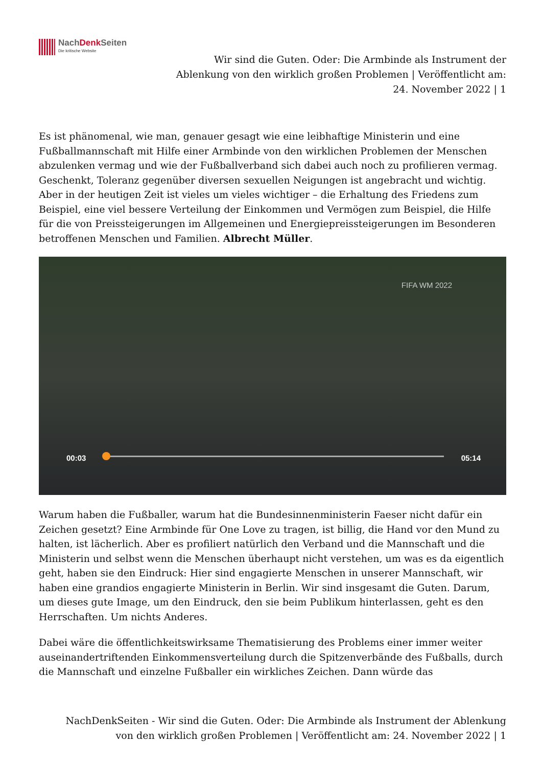NachDenk Seiten
Die kritische Website
Wir sind die Guten. Oder: Die Armbinde als Instrument der Ablenkung von den wirklich großen Problemen | Veröffentlicht am: 24. November 2022 | 1
Es ist phänomenal, wie man, genauer gesagt wie eine leibhaftige Ministerin und eine Fußballmannschaft mit Hilfe einer Armbinde von den wirklichen Problemen der Menschen abzulenken vermag und wie der Fußballverband sich dabei auch noch zu profilieren vermag. Geschenkt, Toleranz gegenüber diversen sexuellen Neigungen ist angebracht und wichtig. Aber in der heutigen Zeit ist vieles um vieles wichtiger – die Erhaltung des Friedens zum Beispiel, eine viel bessere Verteilung der Einkommen und Vermögen zum Beispiel, die Hilfe für die von Preissteigerungen im Allgemeinen und Energiepreissteigerungen im Besonderen betroffenen Menschen und Familien. Albrecht Müller.
FIFA WM 2022
00:03 05:14
Warum haben die Fußballer, warum hat die Bundesinnenministerin Faeser nicht dafür ein Zeichen gesetzt? Eine Armbinde für One Love zu tragen, ist billig, die Hand vor den Mund zu halten, ist lächerlich. Aber es profiliert natürlich den Verband und die Mannschaft und die Ministerin und selbst wenn die Menschen überhaupt nicht verstehen, um was es da eigentlich geht, haben sie den Eindruck: Hier sind engagierte Menschen in unserer Mannschaft, wir haben eine grandios engagierte Ministerin in Berlin. Wir sind insgesamt die Guten. Darum, um dieses gute Image, um den Eindruck, den sie beim Publikum hinterlassen, geht es den Herrschaften. Um nichts Anderes.
Dabei wäre die öffentlichkeitswirksame Thematisierung des Problems einer immer weiter auseinandertriftenden Einkommensverteilung durch die Spitzenverbände des Fußballs, durch die Mannschaft und einzelne Fußballer ein wirkliches Zeichen. Dann würde das
NachDenkSeiten - Wir sind die Guten. Oder: Die Armbinde als Instrument der Ablenkung von den wirklich großen Problemen | Veröffentlicht am: 24. November 2022 | 1